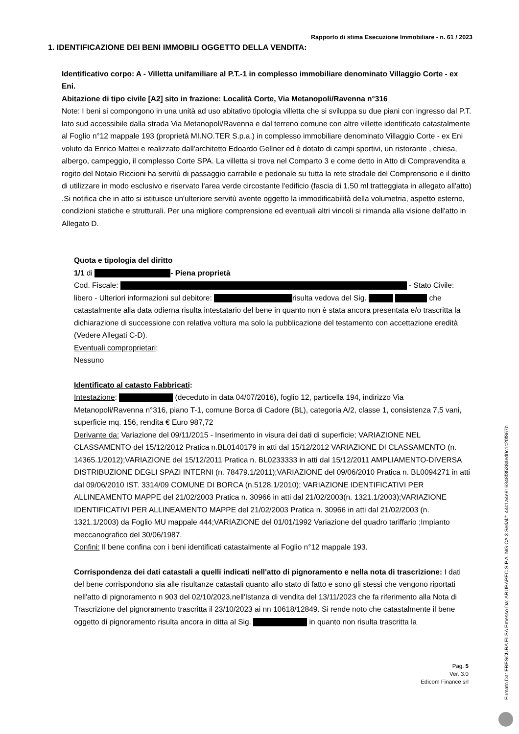Rapporto di stima Esecuzione Immobiliare - n. 61 / 2023
1. IDENTIFICAZIONE DEI BENI IMMOBILI OGGETTO DELLA VENDITA:
Identificativo corpo: A - Villetta unifamiliare al P.T.-1 in complesso immobiliare denominato Villaggio Corte - ex Eni.
Abitazione di tipo civile [A2] sito in frazione: Località Corte, Via Metanopoli/Ravenna n°316
Note: I beni si compongono in una unità ad uso abitativo tipologia villetta che si sviluppa su due piani con ingresso dal P.T. lato sud accessibile dalla strada Via Metanopoli/Ravenna e dal terreno comune con altre villette identificato catastalmente al Foglio n°12 mappale 193 (proprietà MI.NO.TER S.p.a.) in complesso immobiliare denominato Villaggio Corte - ex Eni voluto da Enrico Mattei e realizzato dall'architetto Edoardo Gellner ed è dotato di campi sportivi, un ristorante , chiesa, albergo, campeggio, il complesso Corte SPA. La villetta si trova nel Comparto 3 e come detto in Atto di Compravendita a rogito del Notaio Riccioni ha servitù di passaggio carrabile e pedonale su tutta la rete stradale del Comprensorio e il diritto di utilizzare in modo esclusivo e riservato l'area verde circostante l'edificio (fascia di 1,50 ml tratteggiata in allegato all'atto) .Si notifica che in atto si istituisce un'ulteriore servitù avente oggetto la immodificabilità della volumetria, aspetto esterno, condizioni statiche e strutturali. Per una migliore comprensione ed eventuali altri vincoli si rimanda alla visione dell'atto in Allegato D.
Quota e tipologia del diritto
1/1 di - Piena proprietà
Cod. Fiscale: - Stato Civile: libero - Ulteriori informazioni sul debitore: risulta vedova del Sig. che catastalmente alla data odierna risulta intestatario del bene in quanto non è stata ancora presentata e/o trascritta la dichiarazione di successione con relativa voltura ma solo la pubblicazione del testamento con accettazione eredità (Vedere Allegati C-D).
Eventuali comproprietari:
Nessuno
Identificato al catasto Fabbricati:
Intestazione: (deceduto in data 04/07/2016), foglio 12, particella 194, indirizzo Via Metanopoli/Ravenna n°316, piano T-1, comune Borca di Cadore (BL), categoria A/2, classe 1, consistenza 7,5 vani, superficie mq. 156, rendita € Euro 987,72
Derivante da: Variazione del 09/11/2015 - Inserimento in visura dei dati di superficie; VARIAZIONE NEL CLASSAMENTO del 15/12/2012 Pratica n.BL0140179 in atti dal 15/12/2012 VARIAZIONE DI CLASSAMENTO (n. 14365.1/2012);VARIAZIONE del 15/12/2011 Pratica n. BL0233333 in atti dal 15/12/2011 AMPLIAMENTO-DIVERSA DISTRIBUZIONE DEGLI SPAZI INTERNI (n. 78479.1/2011);VARIAZIONE del 09/06/2010 Pratica n. BL0094271 in atti dal 09/06/2010 IST. 3314/09 COMUNE DI BORCA (n.5128.1/2010); VARIAZIONE IDENTIFICATIVI PER ALLINEAMENTO MAPPE del 21/02/2003 Pratica n. 30966 in atti dal 21/02/2003(n. 1321.1/2003);VARIAZIONE IDENTIFICATIVI PER ALLINEAMENTO MAPPE del 21/02/2003 Pratica n. 30966 in atti dal 21/02/2003 (n. 1321.1/2003) da Foglio MU mappale 444;VARIAZIONE del 01/01/1992 Variazione del quadro tariffario ;Impianto meccanografico del 30/06/1987.
Confini: Il bene confina con i beni identificati catastalmente al Foglio n°12 mappale 193.
Corrispondenza dei dati catastali a quelli indicati nell'atto di pignoramento e nella nota di trascrizione: I dati del bene corrispondono sia alle risultanze catastali quanto allo stato di fatto e sono gli stessi che vengono riportati nell'atto di pignoramento n 903 del 02/10/2023,nell'Istanza di vendita del 13/11/2023 che fa riferimento alla Nota di Trascrizione del pignoramento trascritta il 23/10/2023 ai nn 10618/12849. Si rende noto che catastalmente il bene oggetto di pignoramento risulta ancora in ditta al Sig. in quanto non risulta trascritta la
Pag. 5
Ver. 3.0
Edicom Finance srl
Firmato Da: FRESCURA ELSA Emesso Da: ARUBAPEC S.P.A. NG CA 3 Serial#: 44c1a4e916348f3538ded0c1c20f867b